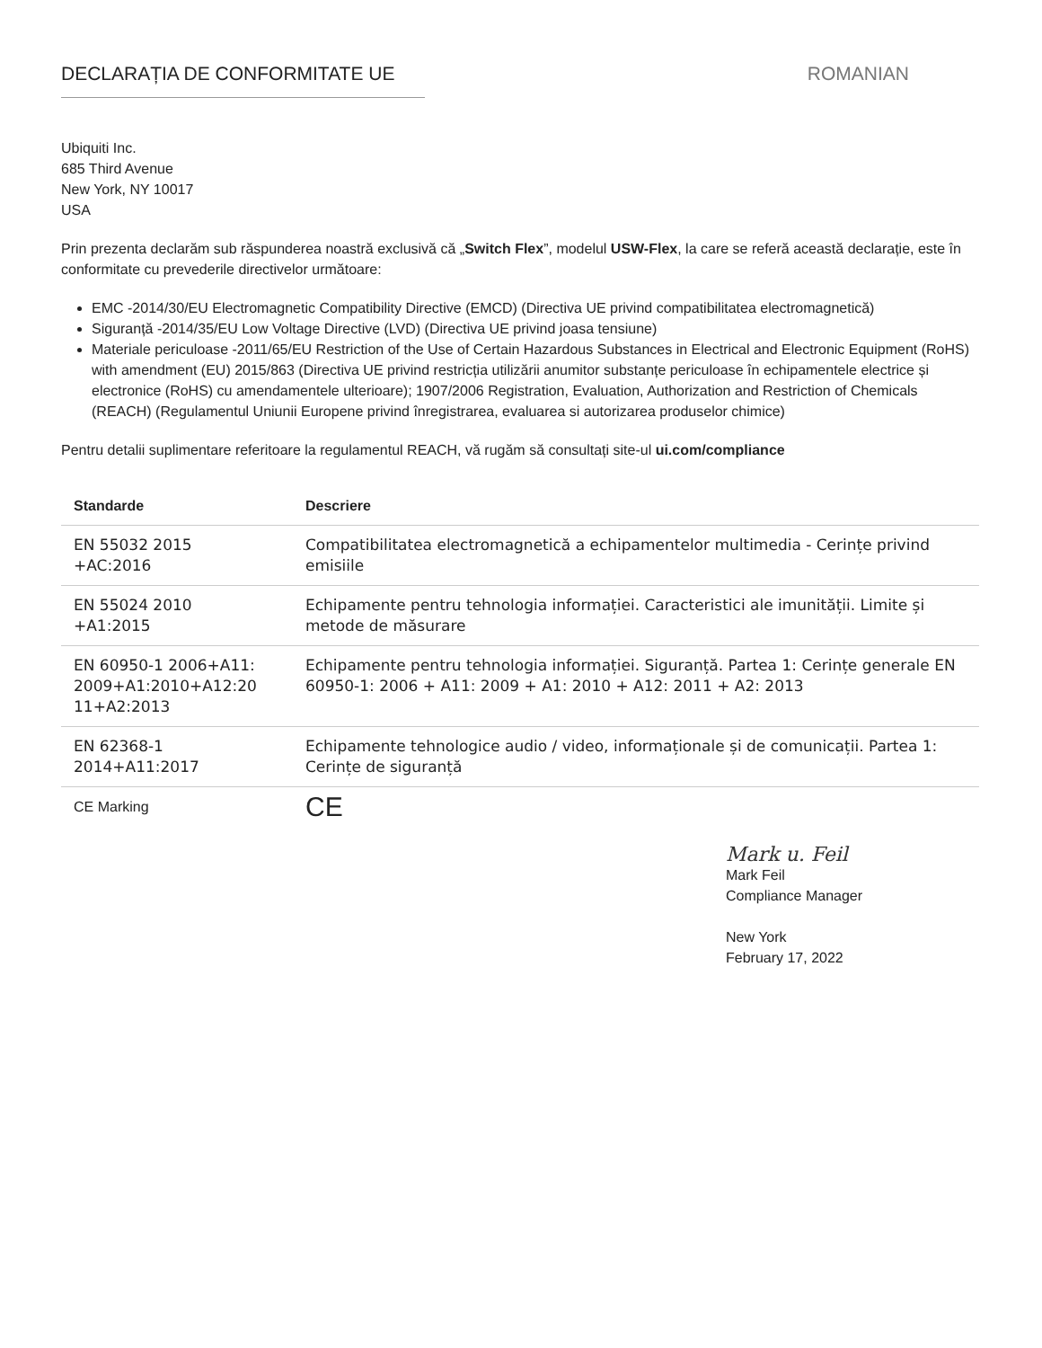DECLARAȚIA DE CONFORMITATE UE ROMANIAN
Ubiquiti Inc.
685 Third Avenue
New York, NY 10017
USA
Prin prezenta declarăm sub răspunderea noastră exclusivă că „Switch Flex”, modelul USW-Flex, la care se referă această declarație, este în conformitate cu prevederile directivelor următoare:
EMC -2014/30/EU Electromagnetic Compatibility Directive (EMCD) (Directiva UE privind compatibilitatea electromagnetică)
Siguranță -2014/35/EU Low Voltage Directive (LVD) (Directiva UE privind joasa tensiune)
Materiale periculoase -2011/65/EU Restriction of the Use of Certain Hazardous Substances in Electrical and Electronic Equipment (RoHS) with amendment (EU) 2015/863 (Directiva UE privind restricția utilizării anumitor substanțe periculoase în echipamentele electrice și electronice (RoHS) cu amendamentele ulterioare); 1907/2006 Registration, Evaluation, Authorization and Restriction of Chemicals (REACH) (Regulamentul Uniunii Europene privind înregistrarea, evaluarea si autorizarea produselor chimice)
Pentru detalii suplimentare referitoare la regulamentul REACH, vă rugăm să consultați site-ul ui.com/compliance
| Standarde | Descriere |
| --- | --- |
| EN 55032 2015 +AC:2016 | Compatibilitatea electromagnetică a echipamentelor multimedia - Cerințe privind emisiile |
| EN 55024 2010 +A1:2015 | Echipamente pentru tehnologia informației. Caracteristici ale imunității. Limite și metode de măsurare |
| EN 60950-1 2006+A11: 2009+A1:2010+A12:20 11+A2:2013 | Echipamente pentru tehnologia informației. Siguranță. Partea 1: Cerințe generale EN 60950-1: 2006 + A11: 2009 + A1: 2010 + A12: 2011 + A2: 2013 |
| EN 62368-1 2014+A11:2017 | Echipamente tehnologice audio / video, informaționale și de comunicații. Partea 1: Cerințe de siguranță |
| CE Marking | CE |
Mark u. Feil
Mark Feil
Compliance Manager
New York
February 17, 2022